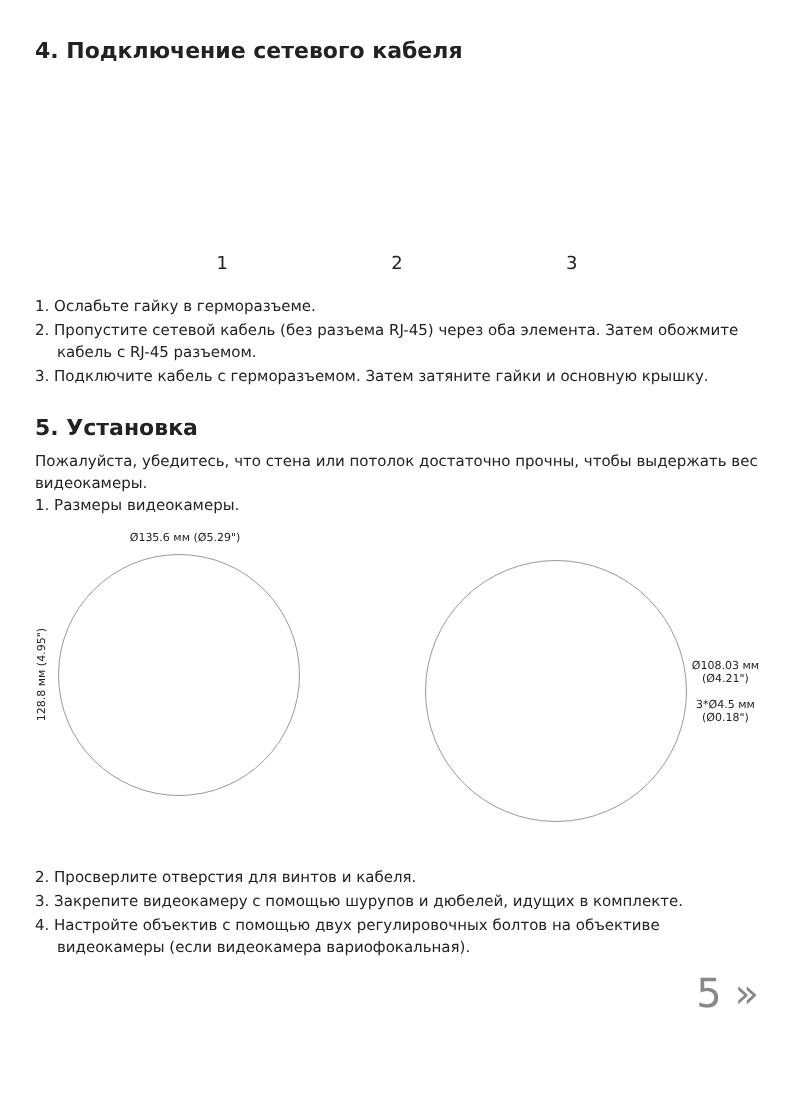4. Подключение сетевого кабеля
1 2 3
1. Ослабьте гайку в герморазъеме.
2. Пропустите сетевой кабель (без разъема RJ-45) через оба элемента. Затем обожмите кабель с RJ-45 разъемом.
3. Подключите кабель с герморазъемом. Затем затяните гайки и основную крышку.
5. Установка
Пожалуйста, убедитесь, что стена или потолок достаточно прочны, чтобы выдержать вес видеокамеры.
1. Размеры видеокамеры.
Ø135.6 мм (Ø5.29")
128.8 мм (4.95")
Ø108.03 мм
(Ø4.21")
3*Ø4.5 мм
(Ø0.18")
2. Просверлите отверстия для винтов и кабеля.
3. Закрепите видеокамеру с помощью шурупов и дюбелей, идущих в комплекте.
4. Настройте объектив с помощью двух регулировочных болтов на объективе видеокамеры (если видеокамера вариофокальная).
5 »